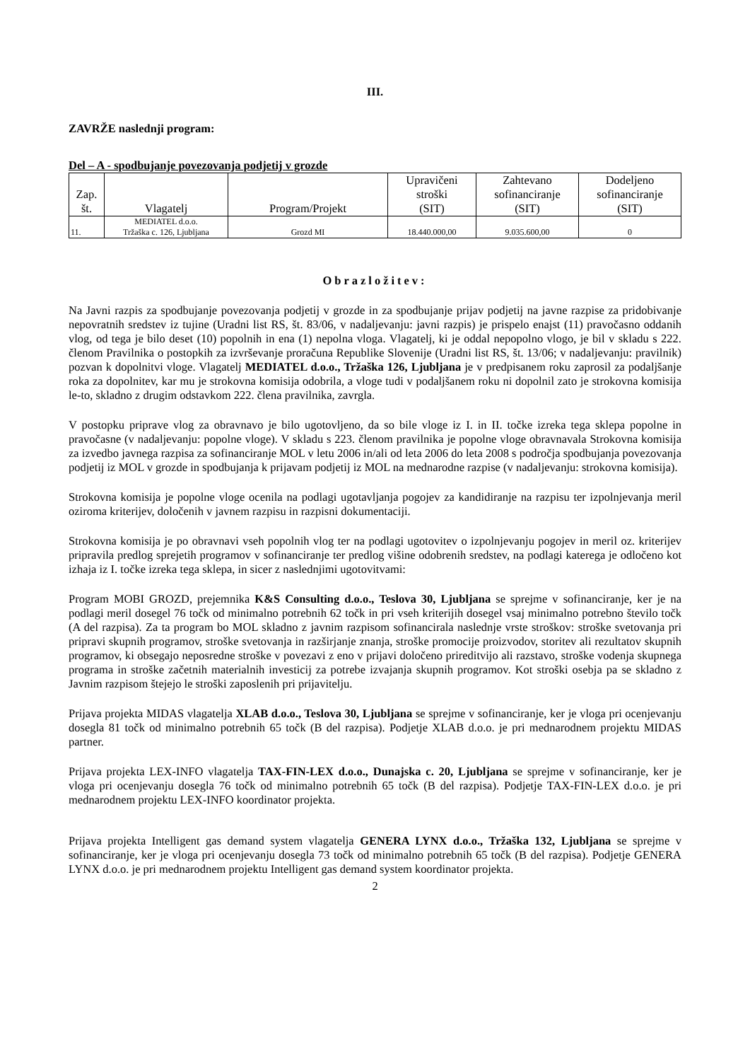III.
ZAVRŽE naslednji program:
Del – A - spodbujanje povezovanja podjetij v grozde
| Zap. št. | Vlagatelj | Program/Projekt | Upravičeni stroški (SIT) | Zahtevano sofinanciranje (SIT) | Dodeljeno sofinanciranje (SIT) |
| --- | --- | --- | --- | --- | --- |
| 11. | MEDIATEL d.o.o. Tržaška c. 126, Ljubljana | Grozd MI | 18.440.000,00 | 9.035.600,00 | 0 |
Obrazložitev:
Na Javni razpis za spodbujanje povezovanja podjetij v grozde in za spodbujanje prijav podjetij na javne razpise za pridobivanje nepovratnih sredstev iz tujine (Uradni list RS, št. 83/06, v nadaljevanju: javni razpis) je prispelo enajst (11) pravočasno oddanih vlog, od tega je bilo deset (10) popolnih in ena (1) nepolna vloga. Vlagatelj, ki je oddal nepopolno vlogo, je bil v skladu s 222. členom Pravilnika o postopkih za izvrševanje proračuna Republike Slovenije (Uradni list RS, št. 13/06; v nadaljevanju: pravilnik) pozvan k dopolnitvi vloge. Vlagatelj MEDIATEL d.o.o., Tržaška 126, Ljubljana je v predpisanem roku zaprosil za podaljšanje roka za dopolnitev, kar mu je strokovna komisija odobrila, a vloge tudi v podaljšanem roku ni dopolnil zato je strokovna komisija le-to, skladno z drugim odstavkom 222. člena pravilnika, zavrgla.
V postopku priprave vlog za obravnavo je bilo ugotovljeno, da so bile vloge iz I. in II. točke izreka tega sklepa popolne in pravočasne (v nadaljevanju: popolne vloge). V skladu s 223. členom pravilnika je popolne vloge obravnavala Strokovna komisija za izvedbo javnega razpisa za sofinanciranje MOL v letu 2006 in/ali od leta 2006 do leta 2008 s področja spodbujanja povezovanja podjetij iz MOL v grozde in spodbujanja k prijavam podjetij iz MOL na mednarodne razpise (v nadaljevanju: strokovna komisija).
Strokovna komisija je popolne vloge ocenila na podlagi ugotavljanja pogojev za kandidiranje na razpisu ter izpolnjevanja meril oziroma kriterijev, določenih v javnem razpisu in razpisni dokumentaciji.
Strokovna komisija je po obravnavi vseh popolnih vlog ter na podlagi ugotovitev o izpolnjevanju pogojev in meril oz. kriterijev pripravila predlog sprejetih programov v sofinanciranje ter predlog višine odobrenih sredstev, na podlagi katerega je odločeno kot izhaja iz I. točke izreka tega sklepa, in sicer z naslednjimi ugotovitvami:
Program MOBI GROZD, prejemnika K&S Consulting d.o.o., Teslova 30, Ljubljana se sprejme v sofinanciranje, ker je na podlagi meril dosegel 76 točk od minimalno potrebnih 62 točk in pri vseh kriterijih dosegel vsaj minimalno potrebno število točk (A del razpisa). Za ta program bo MOL skladno z javnim razpisom sofinancirala naslednje vrste stroškov: stroške svetovanja pri pripravi skupnih programov, stroške svetovanja in razširjanje znanja, stroške promocije proizvodov, storitev ali rezultatov skupnih programov, ki obsegajo neposredne stroške v povezavi z eno v prijavi določeno prireditvijo ali razstavo, stroške vodenja skupnega programa in stroške začetnih materialnih investicij za potrebe izvajanja skupnih programov. Kot stroški osebja pa se skladno z Javnim razpisom štejejo le stroški zaposlenih pri prijavitelju.
Prijava projekta MIDAS vlagatelja XLAB d.o.o., Teslova 30, Ljubljana se sprejme v sofinanciranje, ker je vloga pri ocenjevanju dosegla 81 točk od minimalno potrebnih 65 točk (B del razpisa). Podjetje XLAB d.o.o. je pri mednarodnem projektu MIDAS partner.
Prijava projekta LEX-INFO vlagatelja TAX-FIN-LEX d.o.o., Dunajska c. 20, Ljubljana se sprejme v sofinanciranje, ker je vloga pri ocenjevanju dosegla 76 točk od minimalno potrebnih 65 točk (B del razpisa). Podjetje TAX-FIN-LEX d.o.o. je pri mednarodnem projektu LEX-INFO koordinator projekta.
Prijava projekta Intelligent gas demand system vlagatelja GENERA LYNX d.o.o., Tržaška 132, Ljubljana se sprejme v sofinanciranje, ker je vloga pri ocenjevanju dosegla 73 točk od minimalno potrebnih 65 točk (B del razpisa). Podjetje GENERA LYNX d.o.o. je pri mednarodnem projektu Intelligent gas demand system koordinator projekta.
2